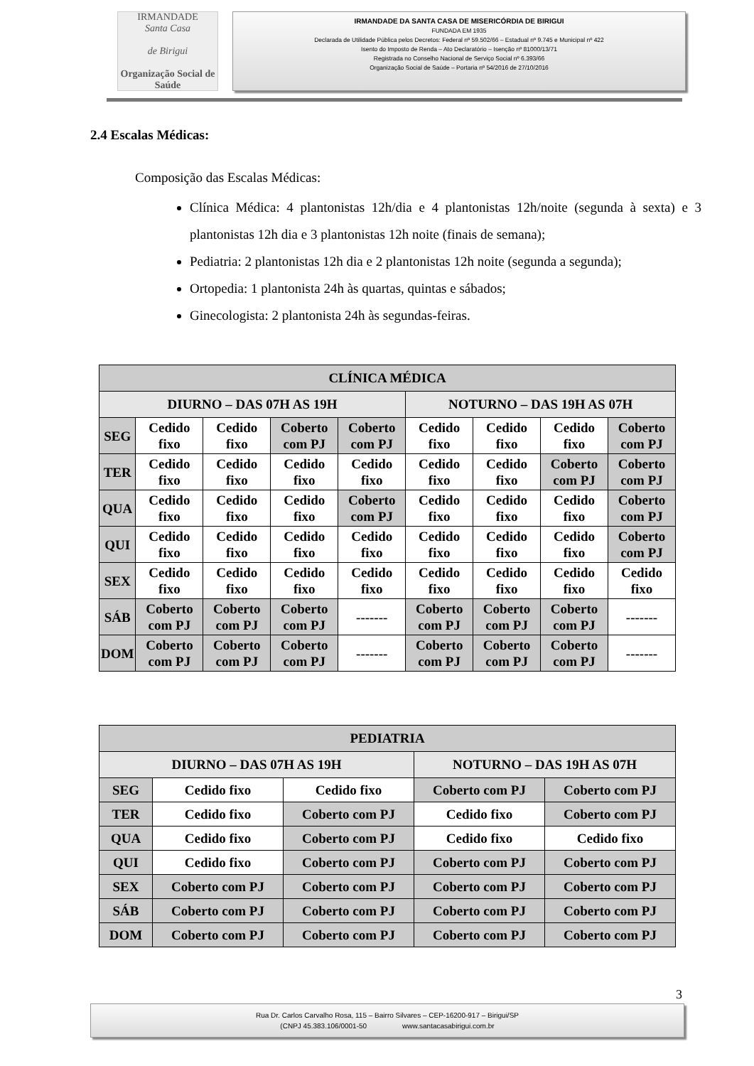IRMANDADE
Santa Casa
de Birigui
Organização Social de Saúde
IRMANDADE DA SANTA CASA DE MISERICÓRDIA DE BIRIGUI
FUNDADA EM 1935
Declarada de Utilidade Pública pelos Decretos: Federal nº 59.502/66 – Estadual nº 9.745 e Municipal nº 422
Isento do Imposto de Renda – Ato Declaratório – Isenção nº 81000/13/71
Registrada no Conselho Nacional de Serviço Social nº 6.393/66
Organização Social de Saúde – Portaria nº 54/2016 de 27/10/2016
2.4 Escalas Médicas:
Composição das Escalas Médicas:
Clínica Médica: 4 plantonistas 12h/dia e 4 plantonistas 12h/noite (segunda à sexta) e 3 plantonistas 12h dia e 3 plantonistas 12h noite (finais de semana);
Pediatria: 2 plantonistas 12h dia e 2 plantonistas 12h noite (segunda a segunda);
Ortopedia: 1 plantonista 24h às quartas, quintas e sábados;
Ginecologista: 2 plantonista 24h às segundas-feiras.
| CLÍNICA MÉDICA | | | | | | | | |
| --- | --- | --- | --- | --- | --- | --- | --- | --- |
| DIURNO – DAS 07H AS 19H | | | | | NOTURNO – DAS 19H AS 07H | | | |
| SEG | Cedido fixo | Cedido fixo | Coberto com PJ | Coberto com PJ | Cedido fixo | Cedido fixo | Cedido fixo | Coberto com PJ |
| TER | Cedido fixo | Cedido fixo | Cedido fixo | Cedido fixo | Cedido fixo | Cedido fixo | Coberto com PJ | Coberto com PJ |
| QUA | Cedido fixo | Cedido fixo | Cedido fixo | Coberto com PJ | Cedido fixo | Cedido fixo | Cedido fixo | Coberto com PJ |
| QUI | Cedido fixo | Cedido fixo | Cedido fixo | Cedido fixo | Cedido fixo | Cedido fixo | Cedido fixo | Coberto com PJ |
| SEX | Cedido fixo | Cedido fixo | Cedido fixo | Cedido fixo | Cedido fixo | Cedido fixo | Cedido fixo | Cedido fixo |
| SÁB | Coberto com PJ | Coberto com PJ | Coberto com PJ | ------- | Coberto com PJ | Coberto com PJ | Coberto com PJ | ------- |
| DOM | Coberto com PJ | Coberto com PJ | Coberto com PJ | ------- | Coberto com PJ | Coberto com PJ | Coberto com PJ | ------- |
| PEDIATRIA | | | | |
| --- | --- | --- | --- | --- |
| DIURNO – DAS 07H AS 19H | | | NOTURNO – DAS 19H AS 07H | |
| SEG | Cedido fixo | Cedido fixo | Coberto com PJ | Coberto com PJ |
| TER | Cedido fixo | Coberto com PJ | Cedido fixo | Coberto com PJ |
| QUA | Cedido fixo | Coberto com PJ | Cedido fixo | Cedido fixo |
| QUI | Cedido fixo | Coberto com PJ | Coberto com PJ | Coberto com PJ |
| SEX | Coberto com PJ | Coberto com PJ | Coberto com PJ | Coberto com PJ |
| SÁB | Coberto com PJ | Coberto com PJ | Coberto com PJ | Coberto com PJ |
| DOM | Coberto com PJ | Coberto com PJ | Coberto com PJ | Coberto com PJ |
3
Rua Dr. Carlos Carvalho Rosa, 115 – Bairro Silvares – CEP-16200-917 – Birigui/SP
(CNPJ 45.383.106/0001-50 www.santacasabirigui.com.br